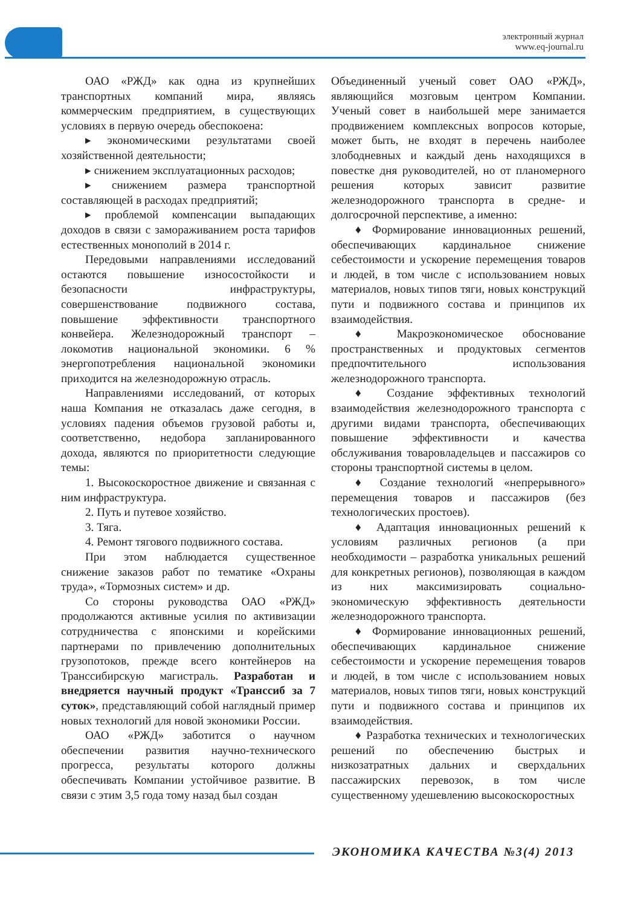электронный журнал
www.eq-journal.ru
ОАО «РЖД» как одна из крупнейших транспортных компаний мира, являясь коммерческим предприятием, в существующих условиях в первую очередь обеспокоена:
▸ экономическими результатами своей хозяйственной деятельности;
▸ снижением эксплуатационных расходов;
▸ снижением размера транспортной составляющей в расходах предприятий;
▸ проблемой компенсации выпадающих доходов в связи с замораживанием роста тарифов естественных монополий в 2014 г.
Передовыми направлениями исследований остаются повышение износостойкости и безопасности инфраструктуры, совершенствование подвижного состава, повышение эффективности транспортного конвейера. Железнодорожный транспорт – локомотив национальной экономики. 6 % энергопотребления национальной экономики приходится на железнодорожную отрасль.
Направлениями исследований, от которых наша Компания не отказалась даже сегодня, в условиях падения объемов грузовой работы и, соответственно, недобора запланированного дохода, являются по приоритетности следующие темы:
1. Высокоскоростное движение и связанная с ним инфраструктура.
2. Путь и путевое хозяйство.
3. Тяга.
4. Ремонт тягового подвижного состава.
При этом наблюдается существенное снижение заказов работ по тематике «Охраны труда», «Тормозных систем» и др.
Со стороны руководства ОАО «РЖД» продолжаются активные усилия по активизации сотрудничества с японскими и корейскими партнерами по привлечению дополнительных грузопотоков, прежде всего контейнеров на Транссибирскую магистраль. Разработан и внедряется научный продукт «Транссиб за 7 суток», представляющий собой наглядный пример новых технологий для новой экономики России.
ОАО «РЖД» заботится о научном обеспечении развития научно-технического прогресса, результаты которого должны обеспечивать Компании устойчивое развитие. В связи с этим 3,5 года тому назад был создан
Объединенный ученый совет ОАО «РЖД», являющийся мозговым центром Компании. Ученый совет в наибольшей мере занимается продвижением комплексных вопросов которые, может быть, не входят в перечень наиболее злободневных и каждый день находящихся в повестке дня руководителей, но от планомерного решения которых зависит развитие железнодорожного транспорта в средне- и долгосрочной перспективе, а именно:
♦ Формирование инновационных решений, обеспечивающих кардинальное снижение себестоимости и ускорение перемещения товаров и людей, в том числе с использованием новых материалов, новых типов тяги, новых конструкций пути и подвижного состава и принципов их взаимодействия.
♦ Макроэкономическое обоснование пространственных и продуктовых сегментов предпочтительного использования железнодорожного транспорта.
♦ Создание эффективных технологий взаимодействия железнодорожного транспорта с другими видами транспорта, обеспечивающих повышение эффективности и качества обслуживания товаровладельцев и пассажиров со стороны транспортной системы в целом.
♦ Создание технологий «непрерывного» перемещения товаров и пассажиров (без технологических простоев).
♦ Адаптация инновационных решений к условиям различных регионов (а при необходимости – разработка уникальных решений для конкретных регионов), позволяющая в каждом из них максимизировать социально-экономическую эффективность деятельности железнодорожного транспорта.
♦ Формирование инновационных решений, обеспечивающих кардинальное снижение себестоимости и ускорение перемещения товаров и людей, в том числе с использованием новых материалов, новых типов тяги, новых конструкций пути и подвижного состава и принципов их взаимодействия.
♦ Разработка технических и технологических решений по обеспечению быстрых и низкозатратных дальних и сверхдальних пассажирских перевозок, в том числе существенному удешевлению высокоскоростных
ЭКОНОМИКА КАЧЕСТВА №3(4) 2013